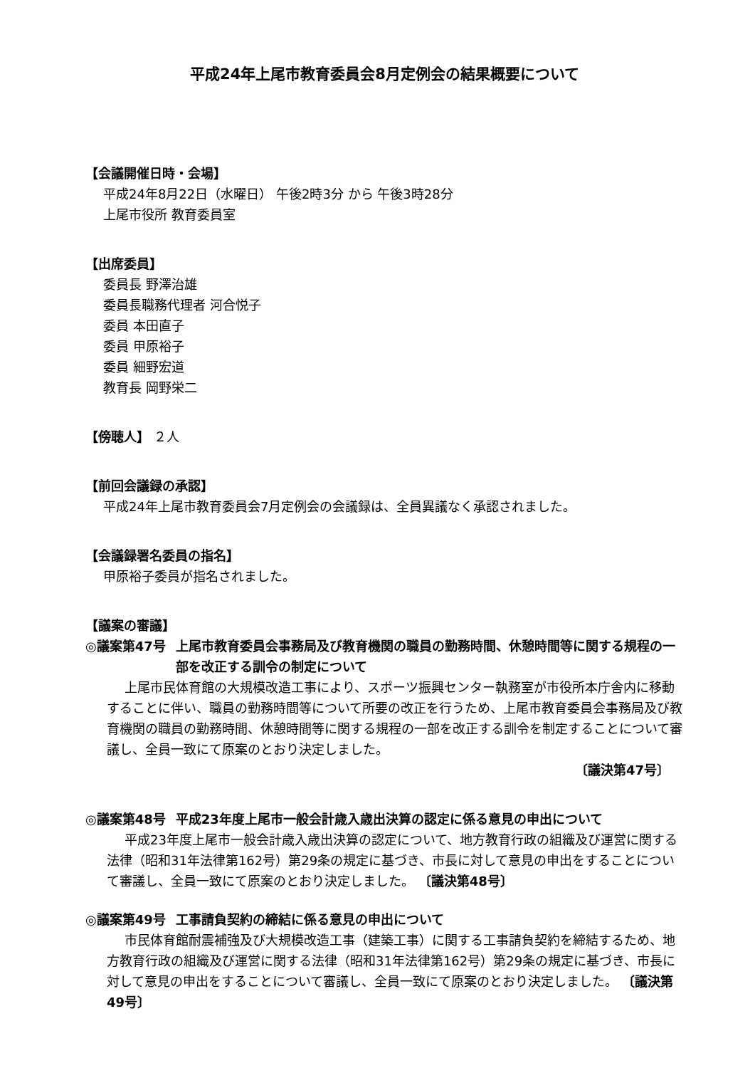平成24年上尾市教育委員会8月定例会の結果概要について
【会議開催日時・会場】
平成24年8月22日（水曜日） 午後2時3分 から 午後3時28分
上尾市役所 教育委員室
【出席委員】
委員長 野澤治雄
委員長職務代理者 河合悦子
委員 本田直子
委員 甲原裕子
委員 細野宏道
教育長 岡野栄二
【傍聴人】 ２人
【前回会議録の承認】
平成24年上尾市教育委員会7月定例会の会議録は、全員異議なく承認されました。
【会議録署名委員の指名】
甲原裕子委員が指名されました。
【議案の審議】
◎議案第47号 上尾市教育委員会事務局及び教育機関の職員の勤務時間、休憩時間等に関する規程の一部を改正する訓令の制定について
上尾市民体育館の大規模改造工事により、スポーツ振興センター執務室が市役所本庁舎内に移動することに伴い、職員の勤務時間等について所要の改正を行うため、上尾市教育委員会事務局及び教育機関の職員の勤務時間、休憩時間等に関する規程の一部を改正する訓令を制定することについて審議し、全員一致にて原案のとおり決定しました。
〔議決第47号〕
◎議案第48号 平成23年度上尾市一般会計歳入歳出決算の認定に係る意見の申出について
平成23年度上尾市一般会計歳入歳出決算の認定について、地方教育行政の組織及び運営に関する法律（昭和31年法律第162号）第29条の規定に基づき、市長に対して意見の申出をすることについて審議し、全員一致にて原案のとおり決定しました。 〔議決第48号〕
◎議案第49号 工事請負契約の締結に係る意見の申出について
市民体育館耐震補強及び大規模改造工事（建築工事）に関する工事請負契約を締結するため、地方教育行政の組織及び運営に関する法律（昭和31年法律第162号）第29条の規定に基づき、市長に対して意見の申出をすることについて審議し、全員一致にて原案のとおり決定しました。 〔議決第49号〕